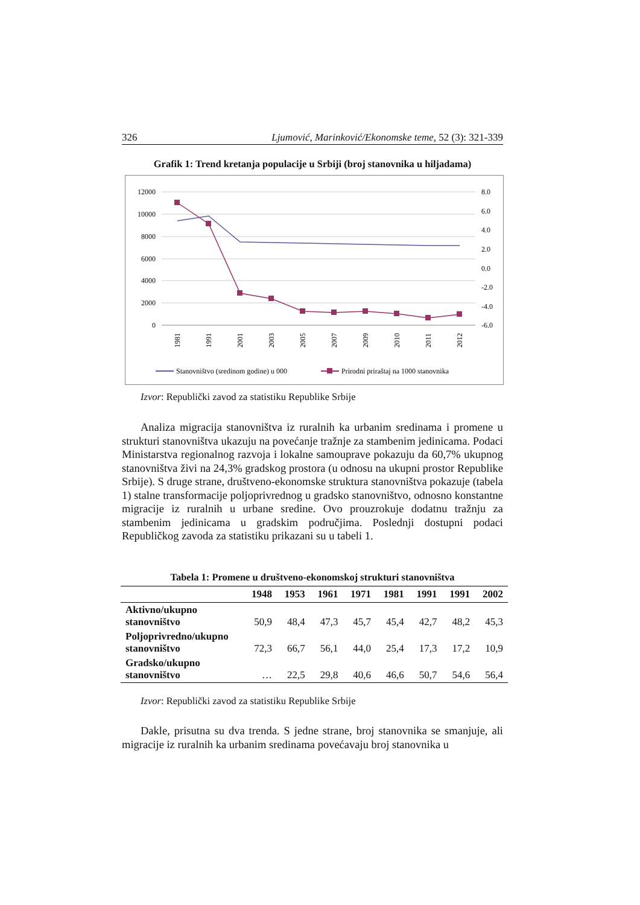326 Ljumović, Marinković/Ekonomske teme, 52 (3): 321-339
Grafik 1: Trend kretanja populacije u Srbiji (broj stanovnika u hiljadama)
12000
10000
8000
6000
4000
2000
0
8.0
6.0
4.0
2.0
0.0
-2.0
-4.0
-6.0
1981
1991
2001
2003
2005
2007
2009
2010
2011
2012
Stanovništvo (sredinom godine) u 000
Prirodni priraštaj na 1000 stanovnika
Izvor: Republički zavod za statistiku Republike Srbije
Analiza migracija stanovništva iz ruralnih ka urbanim sredinama i promene u strukturi stanovništva ukazuju na povećanje tražnje za stambenim jedinicama. Podaci Ministarstva regionalnog razvoja i lokalne samouprave pokazuju da 60,7% ukupnog stanovništva živi na 24,3% gradskog prostora (u odnosu na ukupni prostor Republike Srbije). S druge strane, društveno-ekonomske struktura stanovništva pokazuje (tabela 1) stalne transformacije poljoprivrednog u gradsko stanovništvo, odnosno konstantne migracije iz ruralnih u urbane sredine. Ovo prouzrokuje dodatnu tražnju za stambenim jedinicama u gradskim područjima. Poslednji dostupni podaci Republičkog zavoda za statistiku prikazani su u tabeli 1.
Tabela 1: Promene u društveno-ekonomskoj strukturi stanovništva
| | 1948 | 1953 | 1961 | 1971 | 1981 | 1991 | 1991 | 2002 |
| --- | --- | --- | --- | --- | --- | --- | --- | --- |
| Aktivno/ukupno stanovništvo | 50,9 | 48,4 | 47,3 | 45,7 | 45,4 | 42,7 | 48,2 | 45,3 |
| Poljoprivredno/ukupno stanovništvo | 72,3 | 66,7 | 56,1 | 44,0 | 25,4 | 17,3 | 17,2 | 10,9 |
| Gradsko/ukupno stanovništvo | … | 22,5 | 29,8 | 40,6 | 46,6 | 50,7 | 54,6 | 56,4 |
Izvor: Republički zavod za statistiku Republike Srbije
Dakle, prisutna su dva trenda. S jedne strane, broj stanovnika se smanjuje, ali migracije iz ruralnih ka urbanim sredinama povećavaju broj stanovnika u